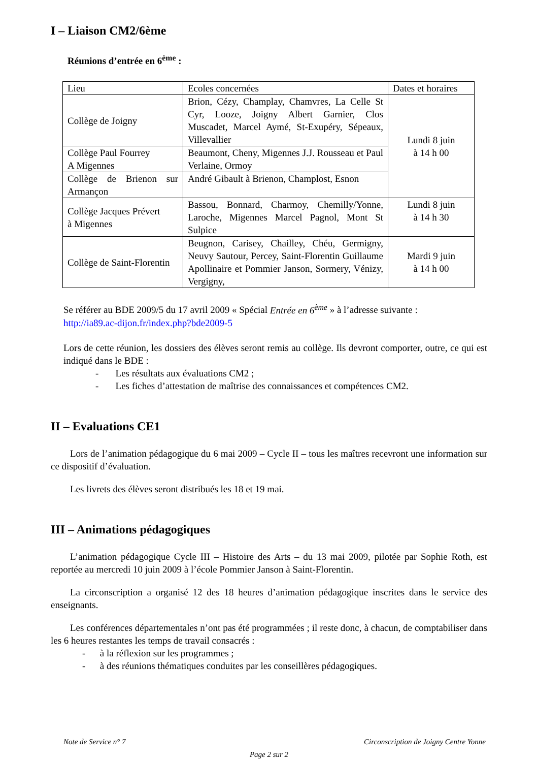I – Liaison CM2/6ème
Réunions d’entrée en 6<sup>ème</sup> :
| Lieu | Ecoles concernées | Dates et horaires |
| Collège de Joigny | Brion, Cézy, Champlay, Chamvres, La Celle St Cyr, Looze, Joigny Albert Garnier, Clos Muscadet, Marcel Aymé, St-Exupéry, Sépeaux, Villevallier | Lundi 8 juin à 14 h 00 |
| Collège Paul Fourrey A Migennes | Beaumont, Cheny, Migennes J.J. Rousseau et Paul Verlaine, Ormoy | |
| Collège de Brienon sur Armançon | André Gibault à Brienon, Champlost, Esnon | |
| Collège Jacques Prévert à Migennes | Bassou, Bonnard, Charmoy, Chemilly/Yonne, Laroche, Migennes Marcel Pagnol, Mont St Sulpice | Lundi 8 juin à 14 h 30 |
| Collège de Saint-Florentin | Beugnon, Carisey, Chailley, Chéu, Germigny, Neuvy Sautour, Percey, Saint-Florentin Guillaume Apollinaire et Pommier Janson, Sormery, Vénizy, Vergigny, | Mardi 9 juin à 14 h 00 |
Se référer au BDE 2009/5 du 17 avril 2009 « Spécial Entrée en 6<sup>ème</sup> » à l’adresse suivante :
http://ia89.ac-dijon.fr/index.php?bde2009-5
Lors de cette réunion, les dossiers des élèves seront remis au collège. Ils devront comporter, outre, ce qui est indiqué dans le BDE :
- Les résultats aux évaluations CM2 ;
- Les fiches d’attestation de maîtrise des connaissances et compétences CM2.
II – Evaluations CE1
Lors de l’animation pédagogique du 6 mai 2009 – Cycle II – tous les maîtres recevront une information sur ce dispositif d’évaluation.
Les livrets des élèves seront distribués les 18 et 19 mai.
III – Animations pédagogiques
L’animation pédagogique Cycle III – Histoire des Arts – du 13 mai 2009, pilotée par Sophie Roth, est reportée au mercredi 10 juin 2009 à l’école Pommier Janson à Saint-Florentin.
La circonscription a organisé 12 des 18 heures d’animation pédagogique inscrites dans le service des enseignants.
Les conférences départementales n’ont pas été programmées ; il reste donc, à chacun, de comptabiliser dans les 6 heures restantes les temps de travail consacrés :
- à la réflexion sur les programmes ;
- à des réunions thématiques conduites par les conseillères pédagogiques.
Note de Service n° 7 Circonscription de Joigny Centre Yonne
Page 2 sur 2